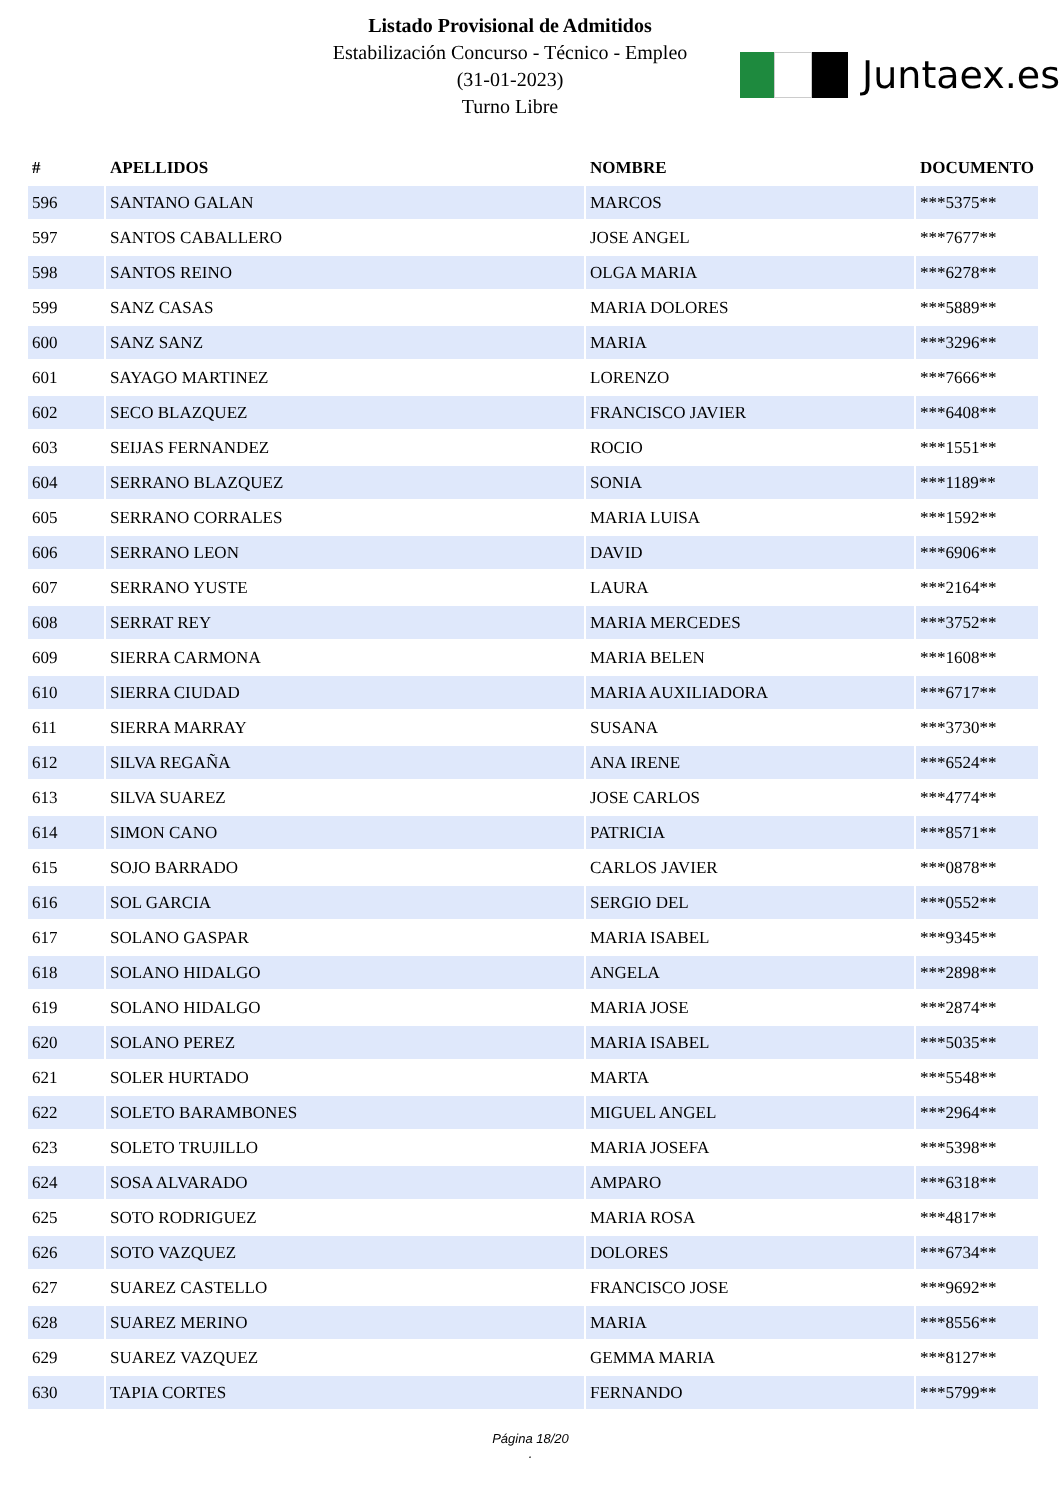Listado Provisional de Admitidos
Estabilización Concurso - Técnico - Empleo
(31-01-2023)
Turno Libre
Juntaex.es
| # | APELLIDOS | NOMBRE | DOCUMENTO |
| --- | --- | --- | --- |
| 596 | SANTANO GALAN | MARCOS | ***5375** |
| 597 | SANTOS CABALLERO | JOSE ANGEL | ***7677** |
| 598 | SANTOS REINO | OLGA MARIA | ***6278** |
| 599 | SANZ CASAS | MARIA DOLORES | ***5889** |
| 600 | SANZ SANZ | MARIA | ***3296** |
| 601 | SAYAGO MARTINEZ | LORENZO | ***7666** |
| 602 | SECO BLAZQUEZ | FRANCISCO JAVIER | ***6408** |
| 603 | SEIJAS FERNANDEZ | ROCIO | ***1551** |
| 604 | SERRANO BLAZQUEZ | SONIA | ***1189** |
| 605 | SERRANO CORRALES | MARIA LUISA | ***1592** |
| 606 | SERRANO LEON | DAVID | ***6906** |
| 607 | SERRANO YUSTE | LAURA | ***2164** |
| 608 | SERRAT REY | MARIA MERCEDES | ***3752** |
| 609 | SIERRA CARMONA | MARIA BELEN | ***1608** |
| 610 | SIERRA CIUDAD | MARIA AUXILIADORA | ***6717** |
| 611 | SIERRA MARRAY | SUSANA | ***3730** |
| 612 | SILVA REGAÑA | ANA IRENE | ***6524** |
| 613 | SILVA SUAREZ | JOSE CARLOS | ***4774** |
| 614 | SIMON CANO | PATRICIA | ***8571** |
| 615 | SOJO BARRADO | CARLOS JAVIER | ***0878** |
| 616 | SOL GARCIA | SERGIO DEL | ***0552** |
| 617 | SOLANO GASPAR | MARIA ISABEL | ***9345** |
| 618 | SOLANO HIDALGO | ANGELA | ***2898** |
| 619 | SOLANO HIDALGO | MARIA JOSE | ***2874** |
| 620 | SOLANO PEREZ | MARIA ISABEL | ***5035** |
| 621 | SOLER HURTADO | MARTA | ***5548** |
| 622 | SOLETO BARAMBONES | MIGUEL ANGEL | ***2964** |
| 623 | SOLETO TRUJILLO | MARIA JOSEFA | ***5398** |
| 624 | SOSA ALVARADO | AMPARO | ***6318** |
| 625 | SOTO RODRIGUEZ | MARIA ROSA | ***4817** |
| 626 | SOTO VAZQUEZ | DOLORES | ***6734** |
| 627 | SUAREZ CASTELLO | FRANCISCO JOSE | ***9692** |
| 628 | SUAREZ MERINO | MARIA | ***8556** |
| 629 | SUAREZ VAZQUEZ | GEMMA MARIA | ***8127** |
| 630 | TAPIA CORTES | FERNANDO | ***5799** |
Página 18/20
.